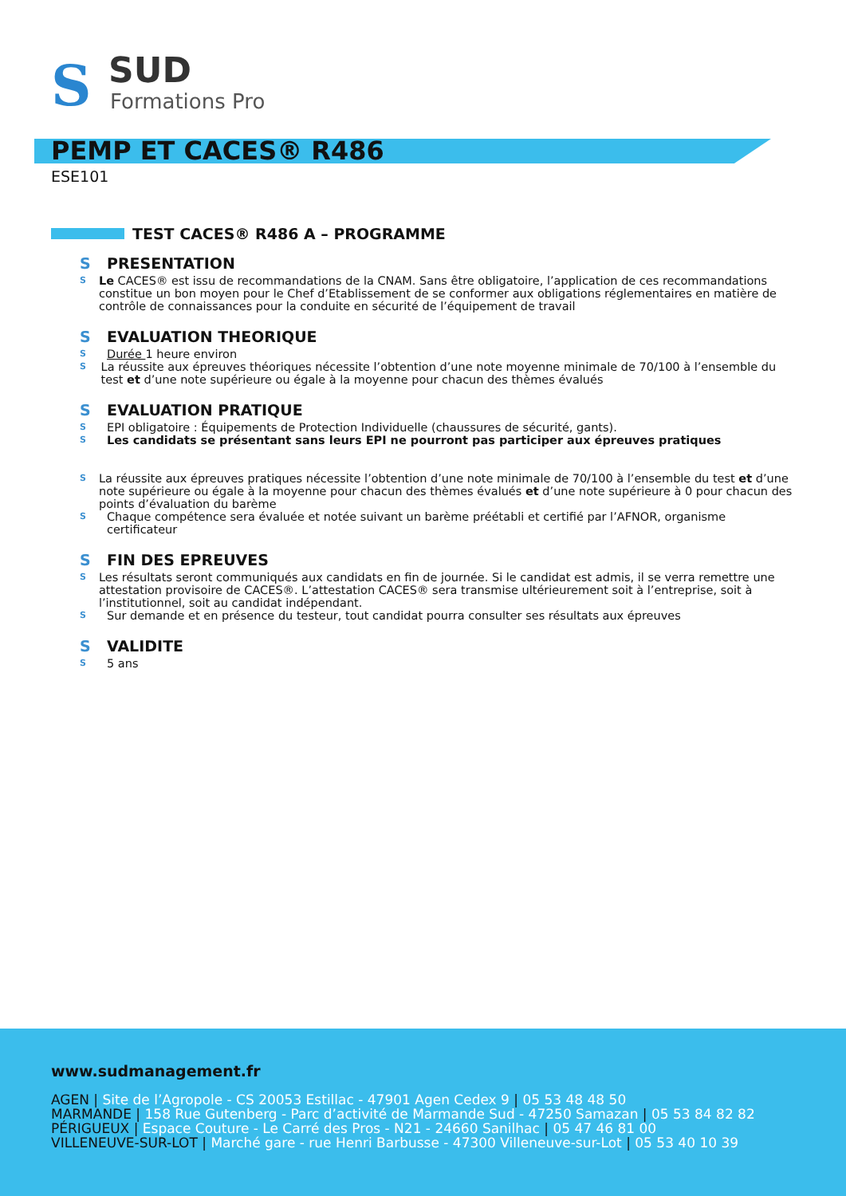S SUD
Formations Pro
PEMP ET CACES® R486
ESE101
TEST CACES® R486 A – PROGRAMME
S PRESENTATION
S Le CACES® est issu de recommandations de la CNAM. Sans être obligatoire, l’application de ces recommandations constitue un bon moyen pour le Chef d’Etablissement de se conformer aux obligations réglementaires en matière de contrôle de connaissances pour la conduite en sécurité de l’équipement de travail
S EVALUATION THEORIQUE
S Durée 1 heure environ
S La réussite aux épreuves théoriques nécessite l’obtention d’une note moyenne minimale de 70/100 à l’ensemble du test et d’une note supérieure ou égale à la moyenne pour chacun des thèmes évalués
S EVALUATION PRATIQUE
S EPI obligatoire : Équipements de Protection Individuelle (chaussures de sécurité, gants).
S Les candidats se présentant sans leurs EPI ne pourront pas participer aux épreuves pratiques
S La réussite aux épreuves pratiques nécessite l’obtention d’une note minimale de 70/100 à l’ensemble du test et d’une note supérieure ou égale à la moyenne pour chacun des thèmes évalués et d’une note supérieure à 0 pour chacun des points d’évaluation du barème
S Chaque compétence sera évaluée et notée suivant un barème préétabli et certifié par l’AFNOR, organisme certificateur
S FIN DES EPREUVES
S Les résultats seront communiqués aux candidats en fin de journée. Si le candidat est admis, il se verra remettre une attestation provisoire de CACES®. L’attestation CACES® sera transmise ultérieurement soit à l’entreprise, soit à l’institutionnel, soit au candidat indépendant.
S Sur demande et en présence du testeur, tout candidat pourra consulter ses résultats aux épreuves
S VALIDITE
S 5 ans
www.sudmanagement.fr
AGEN | Site de l’Agropole - CS 20053 Estillac - 47901 Agen Cedex 9 | 05 53 48 48 50
MARMANDE | 158 Rue Gutenberg - Parc d’activité de Marmande Sud - 47250 Samazan | 05 53 84 82 82
PÉRIGUEUX | Espace Couture - Le Carré des Pros - N21 - 24660 Sanilhac | 05 47 46 81 00
VILLENEUVE-SUR-LOT | Marché gare - rue Henri Barbusse - 47300 Villeneuve-sur-Lot | 05 53 40 10 39